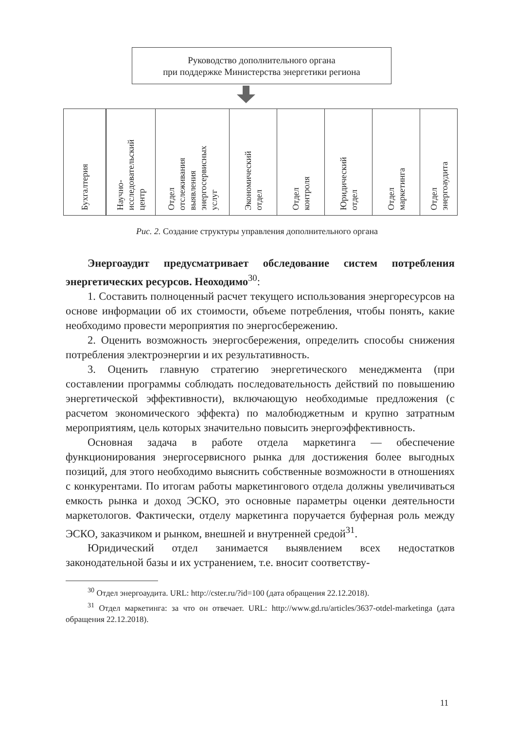Руководство дополнительного органа
при поддержке Министерства энергетики региона
Бухгалтерия
Научно-
исследовательский
центр
Отдел
отслеживания
выявления
энергосервисных
услуг
Экономический
отдел
Отдел
контроля
Юридический
отдел
Отдел
маркетинга
Отдел
энергоаудита
Рис. 2. Создание структуры управления дополнительного органа
Энергоаудит предусматривает обследование систем потребления энергетических ресурсов. Неоходимо<sup>30</sup>:
1. Составить полноценный расчет текущего использования энергоресурсов на основе информации об их стоимости, объеме потребления, чтобы понять, какие необходимо провести мероприятия по энергосбережению.
2. Оценить возможность энергосбережения, определить способы снижения потребления электроэнергии и их результативность.
3. Оценить главную стратегию энергетического менеджмента (при составлении программы соблюдать последовательность действий по повышению энергетической эффективности), включающую необходимые предложения (с расчетом экономического эффекта) по малобюджетным и крупно затратным мероприятиям, цель которых значительно повысить энергоэффективность.
Основная задача в работе отдела маркетинга — обеспечение функционирования энергосервисного рынка для достижения более выгодных позиций, для этого необходимо выяснить собственные возможности в отношениях с конкурентами. По итогам работы маркетингового отдела должны увеличиваться емкость рынка и доход ЭСКО, это основные параметры оценки деятельности маркетологов. Фактически, отделу маркетинга поручается буферная роль между ЭСКО, заказчиком и рынком, внешней и внутренней средой<sup>31</sup>.
Юридический отдел занимается выявлением всех недостатков законодательной базы и их устранением, т.е. вносит соответству-
<sup>30</sup> Отдел энергоаудита. URL: http://cster.ru/?id=100 (дата обращения 22.12.2018).
<sup>31</sup> Отдел маркетинга: за что он отвечает. URL: http://www.gd.ru/articles/3637-otdel-marketinga (дата обращения 22.12.2018).
11